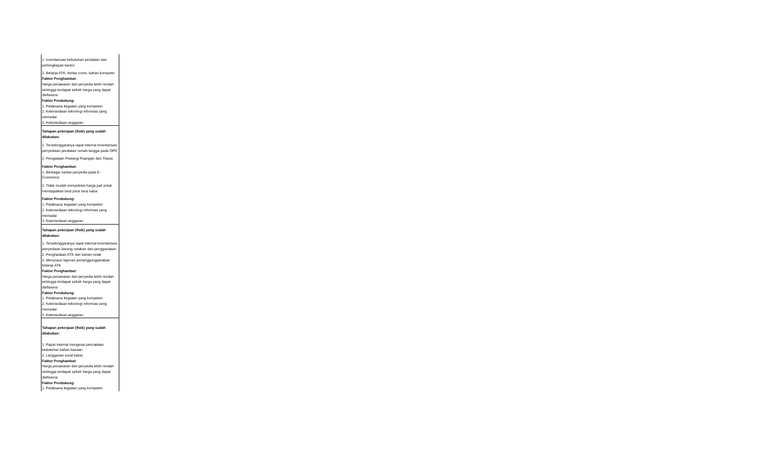| 1. Inventarisasi kebutuhan peralatan dan perlengkapan kantor 2. Belanja ATK, kertas cover, bahan komputer Faktor Penghambat: Harga penawaran dari penyedia lebih rendah sehingga terdapat selisih harga yang dapat diefisiensi Faktor Pendukung: 1. Pelaksana kegiatan yang kompeten 2. Ketersediaan teknologi informasi yang memadai 3. Ketersediaan anggaran |
| Tahapan pekerjaan (fisik) yang sudah dilakukan: 1. Terselenggaranya rapat internal inventarisasi penyediaan peralatan rumah tangga pada OPD 2. Pengadaan Pewangi Ruangan dan Tissue Faktor Penghambat: 1. Berbagai variasi penyedia pada E-Commerce 2. Tidak mudah menyeleksi harga jual untuk mendapatkan best price best value Faktor Pendukung: 1. Pelaksana kegiatan yang kompeten 2. Ketersediaan teknologi informasi yang memadai 3. Ketersediaan anggaran |
| Tahapan pekerjaan (fisik) yang sudah dilakukan: 1. Terselenggaranya rapat internal inventarisasi penyediaan barang cetakan dan penggandaan 2. Penghadaan ATK dan bahan cetak 3. Menyusun laporan pertanggungjawaban belanja ATK Faktor Penghambat: Harga penawaran dari penyedia lebih rendah sehingga terdapat selisih harga yang dapat diefisiensi Faktor Pendukung: 1. Pelaksana kegiatan yang kompeten 2. Ketersediaan teknologi informasi yang memadai 3. Ketersediaan anggaran |
| Tahapan pekerjaan (fisik) yang sudah dilakukan: 1. Rapat internal mengenai pencatatan kebutuhan bahan bacaan 2. Langganan surat kabar Faktor Penghambat: Harga penawaran dari penyedia lebih rendah sehingga terdapat selisih harga yang dapat diefisiensi Faktor Pendukung: 1. Pelaksana kegiatan yang kompeten |